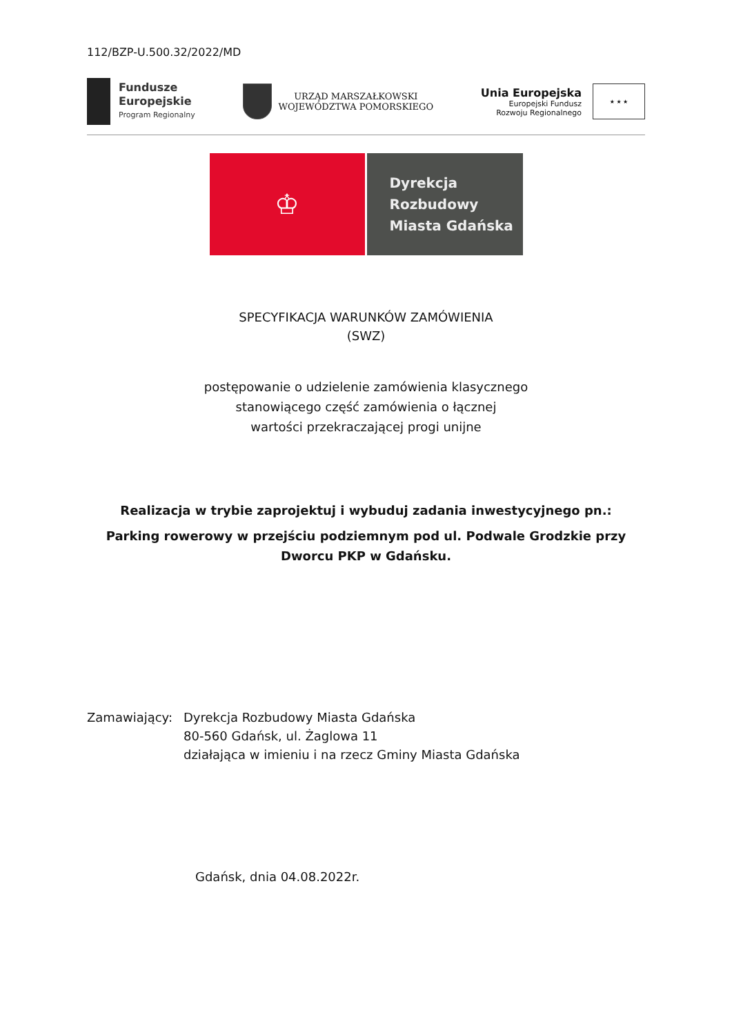112/BZP-U.500.32/2022/MD
Fundusze
Europejskie
Program Regionalny
URZĄD MARSZAŁKOWSKI
WOJEWÓDZTWA POMORSKIEGO
Unia Europejska
Europejski Fundusz
Rozwoju Regionalnego
★ ★ ★
♔
Dyrekcja
Rozbudowy
Miasta Gdańska
SPECYFIKACJA WARUNKÓW ZAMÓWIENIA
(SWZ)
postępowanie o udzielenie zamówienia klasycznego
stanowiącego część zamówienia o łącznej
wartości przekraczającej progi unijne
Realizacja w trybie zaprojektuj i wybuduj zadania inwestycyjnego pn.:
Parking rowerowy w przejściu podziemnym pod ul. Podwale Grodzkie przy Dworcu PKP w Gdańsku.
Zamawiający: Dyrekcja Rozbudowy Miasta Gdańska
80-560 Gdańsk, ul. Żaglowa 11
działająca w imieniu i na rzecz Gminy Miasta Gdańska
Gdańsk, dnia 04.08.2022r.